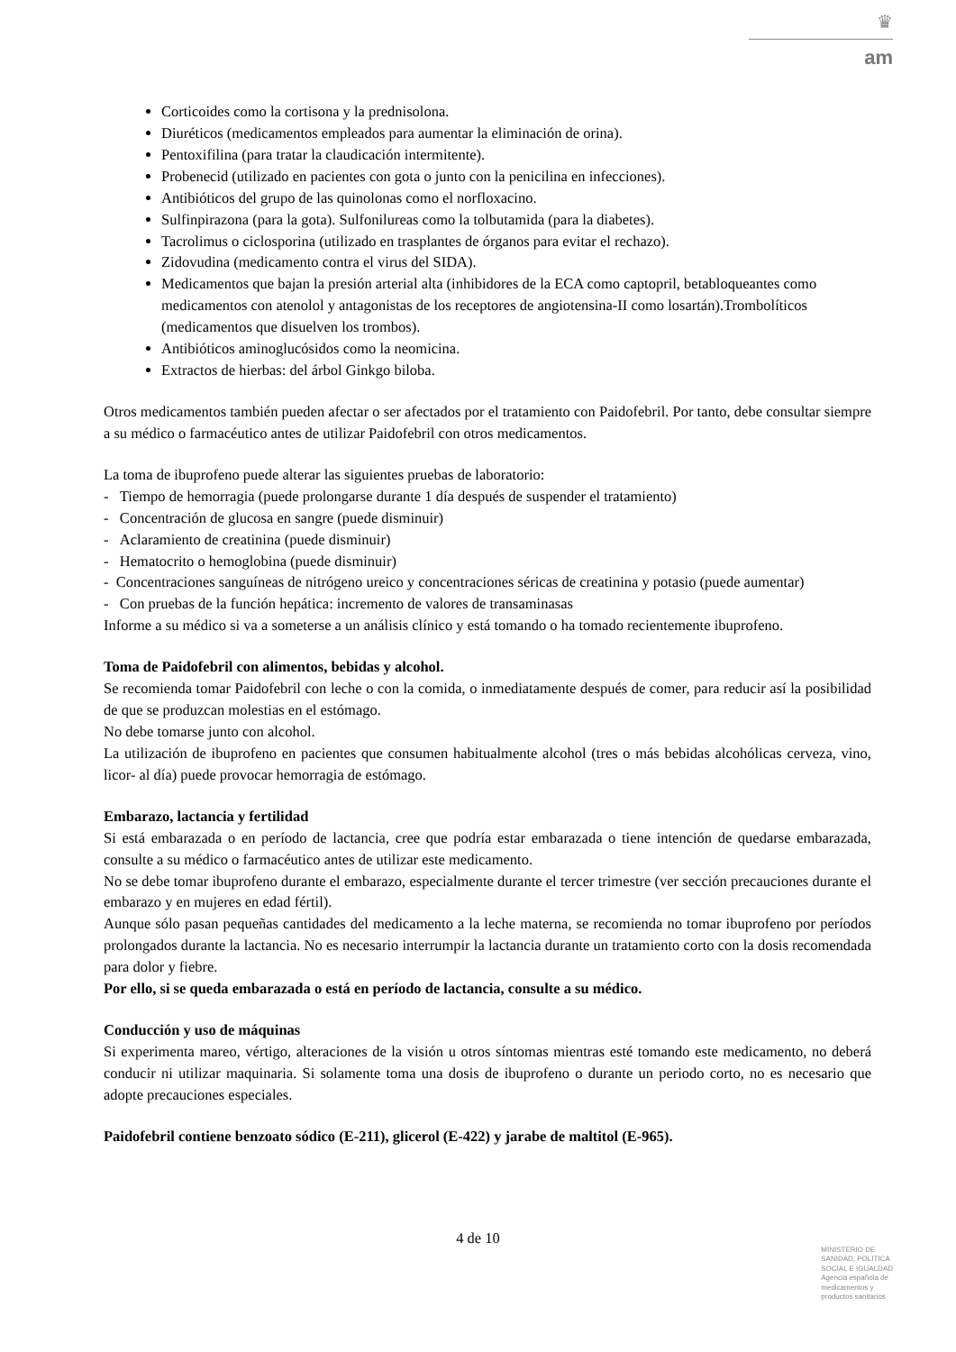♛
am
Corticoides como la cortisona y la prednisolona.
Diuréticos (medicamentos empleados para aumentar la eliminación de orina).
Pentoxifilina (para tratar la claudicación intermitente).
Probenecid (utilizado en pacientes con gota o junto con la penicilina en infecciones).
Antibióticos del grupo de las quinolonas como el norfloxacino.
Sulfinpirazona (para la gota). Sulfonilureas como la tolbutamida (para la diabetes).
Tacrolimus o ciclosporina (utilizado en trasplantes de órganos para evitar el rechazo).
Zidovudina (medicamento contra el virus del SIDA).
Medicamentos que bajan la presión arterial alta (inhibidores de la ECA como captopril, betabloqueantes como medicamentos con atenolol y antagonistas de los receptores de angiotensina-II como losartán).Trombolíticos (medicamentos que disuelven los trombos).
Antibióticos aminoglucósidos como la neomicina.
Extractos de hierbas: del árbol Ginkgo biloba.
Otros medicamentos también pueden afectar o ser afectados por el tratamiento con Paidofebril. Por tanto, debe consultar siempre a su médico o farmacéutico antes de utilizar Paidofebril con otros medicamentos.
La toma de ibuprofeno puede alterar las siguientes pruebas de laboratorio:
- Tiempo de hemorragia (puede prolongarse durante 1 día después de suspender el tratamiento)
- Concentración de glucosa en sangre (puede disminuir)
- Aclaramiento de creatinina (puede disminuir)
- Hematocrito o hemoglobina (puede disminuir)
- Concentraciones sanguíneas de nitrógeno ureico y concentraciones séricas de creatinina y potasio (puede aumentar)
- Con pruebas de la función hepática: incremento de valores de transaminasas
Informe a su médico si va a someterse a un análisis clínico y está tomando o ha tomado recientemente ibuprofeno.
Toma de Paidofebril con alimentos, bebidas y alcohol.
Se recomienda tomar Paidofebril con leche o con la comida, o inmediatamente después de comer, para reducir así la posibilidad de que se produzcan molestias en el estómago.
No debe tomarse junto con alcohol.
La utilización de ibuprofeno en pacientes que consumen habitualmente alcohol (tres o más bebidas alcohólicas cerveza, vino, licor- al día) puede provocar hemorragia de estómago.
Embarazo, lactancia y fertilidad
Si está embarazada o en período de lactancia, cree que podría estar embarazada o tiene intención de quedarse embarazada, consulte a su médico o farmacéutico antes de utilizar este medicamento.
No se debe tomar ibuprofeno durante el embarazo, especialmente durante el tercer trimestre (ver sección precauciones durante el embarazo y en mujeres en edad fértil).
Aunque sólo pasan pequeñas cantidades del medicamento a la leche materna, se recomienda no tomar ibuprofeno por períodos prolongados durante la lactancia. No es necesario interrumpir la lactancia durante un tratamiento corto con la dosis recomendada para dolor y fiebre.
Por ello, si se queda embarazada o está en período de lactancia, consulte a su médico.
Conducción y uso de máquinas
Si experimenta mareo, vértigo, alteraciones de la visión u otros síntomas mientras esté tomando este medicamento, no deberá conducir ni utilizar maquinaria. Si solamente toma una dosis de ibuprofeno o durante un periodo corto, no es necesario que adopte precauciones especiales.
Paidofebril contiene benzoato sódico (E-211), glicerol (E-422) y jarabe de maltitol (E-965).
4 de 10
MINISTERIO DE
SANIDAD, POLITICA
SOCIAL E IGUALDAD
Agencia española de
medicamentos y
productos sanitarios